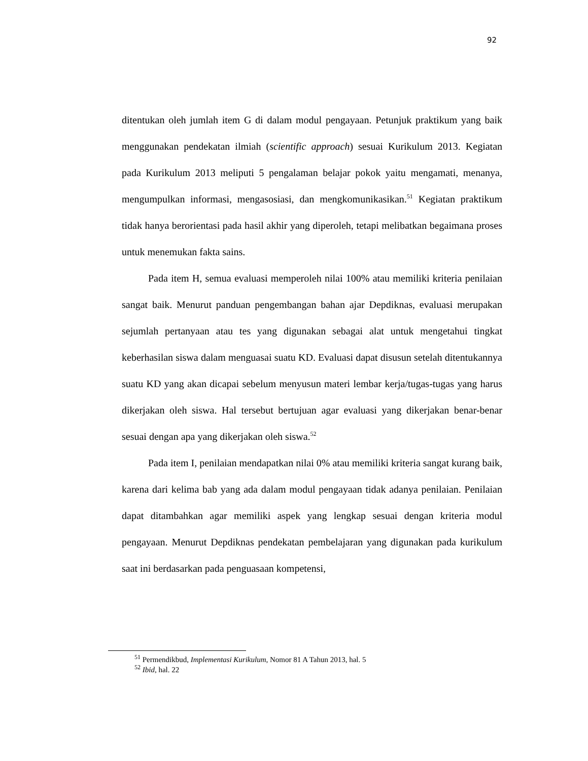92
ditentukan oleh jumlah item G di dalam modul pengayaan. Petunjuk praktikum yang baik menggunakan pendekatan ilmiah (scientific approach) sesuai Kurikulum 2013. Kegiatan pada Kurikulum 2013 meliputi 5 pengalaman belajar pokok yaitu mengamati, menanya, mengumpulkan informasi, mengasosiasi, dan mengkomunikasikan.<sup>51</sup> Kegiatan praktikum tidak hanya berorientasi pada hasil akhir yang diperoleh, tetapi melibatkan begaimana proses untuk menemukan fakta sains.
Pada item H, semua evaluasi memperoleh nilai 100% atau memiliki kriteria penilaian sangat baik. Menurut panduan pengembangan bahan ajar Depdiknas, evaluasi merupakan sejumlah pertanyaan atau tes yang digunakan sebagai alat untuk mengetahui tingkat keberhasilan siswa dalam menguasai suatu KD. Evaluasi dapat disusun setelah ditentukannya suatu KD yang akan dicapai sebelum menyusun materi lembar kerja/tugas-tugas yang harus dikerjakan oleh siswa. Hal tersebut bertujuan agar evaluasi yang dikerjakan benar-benar sesuai dengan apa yang dikerjakan oleh siswa.<sup>52</sup>
Pada item I, penilaian mendapatkan nilai 0% atau memiliki kriteria sangat kurang baik, karena dari kelima bab yang ada dalam modul pengayaan tidak adanya penilaian. Penilaian dapat ditambahkan agar memiliki aspek yang lengkap sesuai dengan kriteria modul pengayaan. Menurut Depdiknas pendekatan pembelajaran yang digunakan pada kurikulum saat ini berdasarkan pada penguasaan kompetensi,
<sup>51</sup> Permendikbud, Implementasi Kurikulum, Nomor 81 A Tahun 2013, hal. 5
<sup>52</sup> Ibid, hal. 22